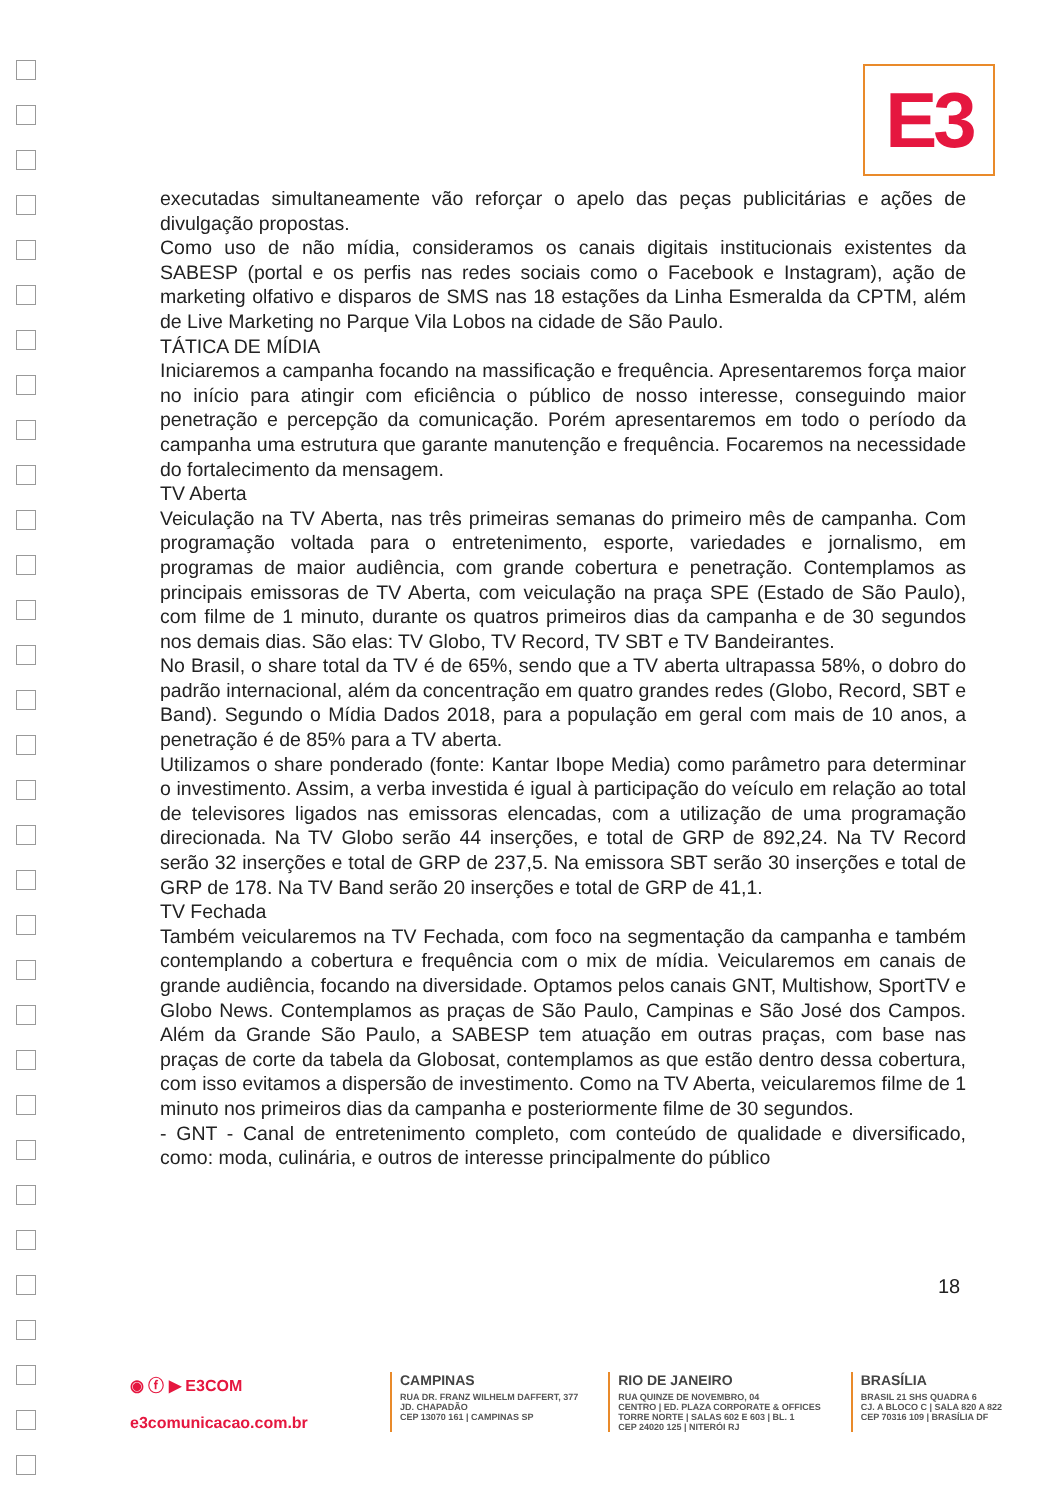E3
executadas simultaneamente vão reforçar o apelo das peças publicitárias e ações de divulgação propostas.
Como uso de não mídia, consideramos os canais digitais institucionais existentes da SABESP (portal e os perfis nas redes sociais como o Facebook e Instagram), ação de marketing olfativo e disparos de SMS nas 18 estações da Linha Esmeralda da CPTM, além de Live Marketing no Parque Vila Lobos na cidade de São Paulo.
TÁTICA DE MÍDIA
Iniciaremos a campanha focando na massificação e frequência. Apresentaremos força maior no início para atingir com eficiência o público de nosso interesse, conseguindo maior penetração e percepção da comunicação. Porém apresentaremos em todo o período da campanha uma estrutura que garante manutenção e frequência. Focaremos na necessidade do fortalecimento da mensagem.
TV Aberta
Veiculação na TV Aberta, nas três primeiras semanas do primeiro mês de campanha. Com programação voltada para o entretenimento, esporte, variedades e jornalismo, em programas de maior audiência, com grande cobertura e penetração. Contemplamos as principais emissoras de TV Aberta, com veiculação na praça SPE (Estado de São Paulo), com filme de 1 minuto, durante os quatros primeiros dias da campanha e de 30 segundos nos demais dias. São elas: TV Globo, TV Record, TV SBT e TV Bandeirantes.
No Brasil, o share total da TV é de 65%, sendo que a TV aberta ultrapassa 58%, o dobro do padrão internacional, além da concentração em quatro grandes redes (Globo, Record, SBT e Band). Segundo o Mídia Dados 2018, para a população em geral com mais de 10 anos, a penetração é de 85% para a TV aberta.
Utilizamos o share ponderado (fonte: Kantar Ibope Media) como parâmetro para determinar o investimento. Assim, a verba investida é igual à participação do veículo em relação ao total de televisores ligados nas emissoras elencadas, com a utilização de uma programação direcionada. Na TV Globo serão 44 inserções, e total de GRP de 892,24. Na TV Record serão 32 inserções e total de GRP de 237,5. Na emissora SBT serão 30 inserções e total de GRP de 178. Na TV Band serão 20 inserções e total de GRP de 41,1.
TV Fechada
Também veicularemos na TV Fechada, com foco na segmentação da campanha e também contemplando a cobertura e frequência com o mix de mídia. Veicularemos em canais de grande audiência, focando na diversidade. Optamos pelos canais GNT, Multishow, SportTV e Globo News. Contemplamos as praças de São Paulo, Campinas e São José dos Campos. Além da Grande São Paulo, a SABESP tem atuação em outras praças, com base nas praças de corte da tabela da Globosat, contemplamos as que estão dentro dessa cobertura, com isso evitamos a dispersão de investimento. Como na TV Aberta, veicularemos filme de 1 minuto nos primeiros dias da campanha e posteriormente filme de 30 segundos.
- GNT - Canal de entretenimento completo, com conteúdo de qualidade e diversificado, como: moda, culinária, e outros de interesse principalmente do público
18
◉ ⓕ ▶ E3COM
e3comunicacao.com.br
CAMPINAS
RUA DR. FRANZ WILHELM DAFFERT, 377
JD. CHAPADÃO
CEP 13070 161 | CAMPINAS SP
RIO DE JANEIRO
RUA QUINZE DE NOVEMBRO, 04
CENTRO | ED. PLAZA CORPORATE & OFFICES
TORRE NORTE | SALAS 602 E 603 | BL. 1
CEP 24020 125 | NITERÓI RJ
BRASÍLIA
BRASIL 21 SHS QUADRA 6
CJ. A BLOCO C | SALA 820 A 822
CEP 70316 109 | BRASÍLIA DF